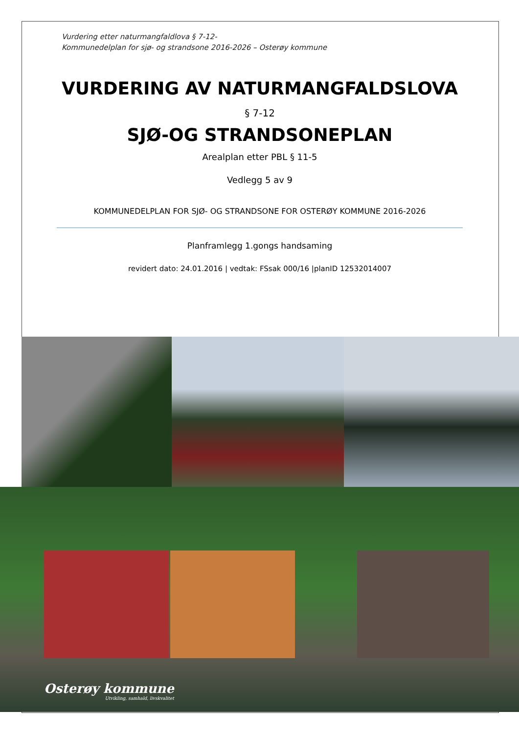Vurdering etter naturmangfaldlova § 7-12-
Kommunedelplan for sjø- og strandsone 2016-2026 – Osterøy kommune
VURDERING AV NATURMANGFALDSLOVA
§ 7-12
SJØ-OG STRANDSONEPLAN
Arealplan etter PBL § 11-5
Vedlegg 5 av 9
KOMMUNEDELPLAN FOR SJØ- OG STRANDSONE FOR OSTERØY KOMMUNE 2016-2026
Planframlegg 1.gongs handsaming
revidert dato: 24.01.2016 | vedtak: FSsak 000/16 |planID 12532014007
Osterøy kommune
Utvikling, samhald, livskvalitet